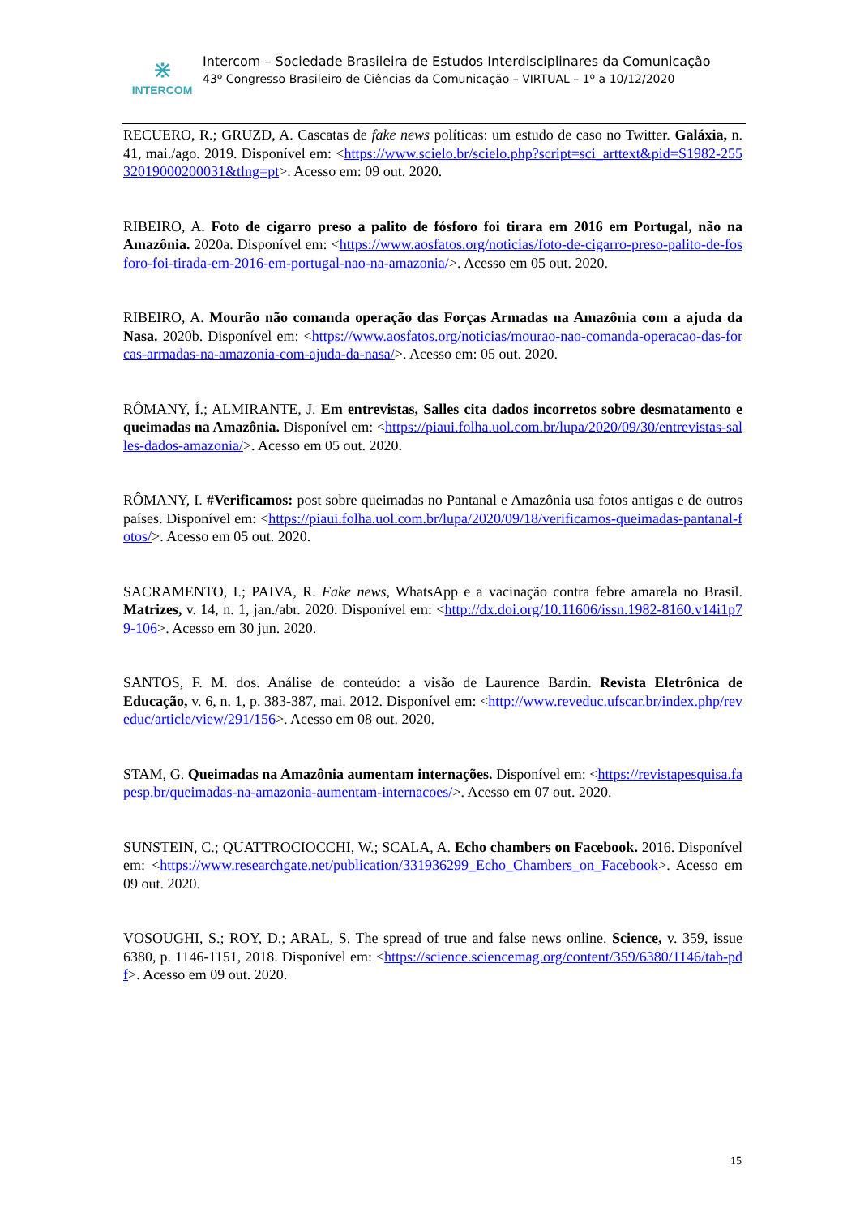⋇
INTERCOM
Intercom – Sociedade Brasileira de Estudos Interdisciplinares da Comunicação
43º Congresso Brasileiro de Ciências da Comunicação – VIRTUAL – 1º a 10/12/2020
RECUERO, R.; GRUZD, A. Cascatas de fake news políticas: um estudo de caso no Twitter. Galáxia, n. 41, mai./ago. 2019. Disponível em: <https://www.scielo.br/scielo.php?script=sci_arttext&pid=S1982-25532019000200031&tlng=pt>. Acesso em: 09 out. 2020.
RIBEIRO, A. Foto de cigarro preso a palito de fósforo foi tirara em 2016 em Portugal, não na Amazônia. 2020a. Disponível em: <https://www.aosfatos.org/noticias/foto-de-cigarro-preso-palito-de-fosforo-foi-tirada-em-2016-em-portugal-nao-na-amazonia/>. Acesso em 05 out. 2020.
RIBEIRO, A. Mourão não comanda operação das Forças Armadas na Amazônia com a ajuda da Nasa. 2020b. Disponível em: <https://www.aosfatos.org/noticias/mourao-nao-comanda-operacao-das-forcas-armadas-na-amazonia-com-ajuda-da-nasa/>. Acesso em: 05 out. 2020.
RÔMANY, Í.; ALMIRANTE, J. Em entrevistas, Salles cita dados incorretos sobre desmatamento e queimadas na Amazônia. Disponível em: <https://piaui.folha.uol.com.br/lupa/2020/09/30/entrevistas-salles-dados-amazonia/>. Acesso em 05 out. 2020.
RÔMANY, I. #Verificamos: post sobre queimadas no Pantanal e Amazônia usa fotos antigas e de outros países. Disponível em: <https://piaui.folha.uol.com.br/lupa/2020/09/18/verificamos-queimadas-pantanal-fotos/>. Acesso em 05 out. 2020.
SACRAMENTO, I.; PAIVA, R. Fake news, WhatsApp e a vacinação contra febre amarela no Brasil. Matrizes, v. 14, n. 1, jan./abr. 2020. Disponível em: <http://dx.doi.org/10.11606/issn.1982-8160.v14i1p79-106>. Acesso em 30 jun. 2020.
SANTOS, F. M. dos. Análise de conteúdo: a visão de Laurence Bardin. Revista Eletrônica de Educação, v. 6, n. 1, p. 383-387, mai. 2012. Disponível em: <http://www.reveduc.ufscar.br/index.php/reveduc/article/view/291/156>. Acesso em 08 out. 2020.
STAM, G. Queimadas na Amazônia aumentam internações. Disponível em: <https://revistapesquisa.fapesp.br/queimadas-na-amazonia-aumentam-internacoes/>. Acesso em 07 out. 2020.
SUNSTEIN, C.; QUATTROCIOCCHI, W.; SCALA, A. Echo chambers on Facebook. 2016. Disponível em: <https://www.researchgate.net/publication/331936299_Echo_Chambers_on_Facebook>. Acesso em 09 out. 2020.
VOSOUGHI, S.; ROY, D.; ARAL, S. The spread of true and false news online. Science, v. 359, issue 6380, p. 1146-1151, 2018. Disponível em: <https://science.sciencemag.org/content/359/6380/1146/tab-pdf>. Acesso em 09 out. 2020.
15